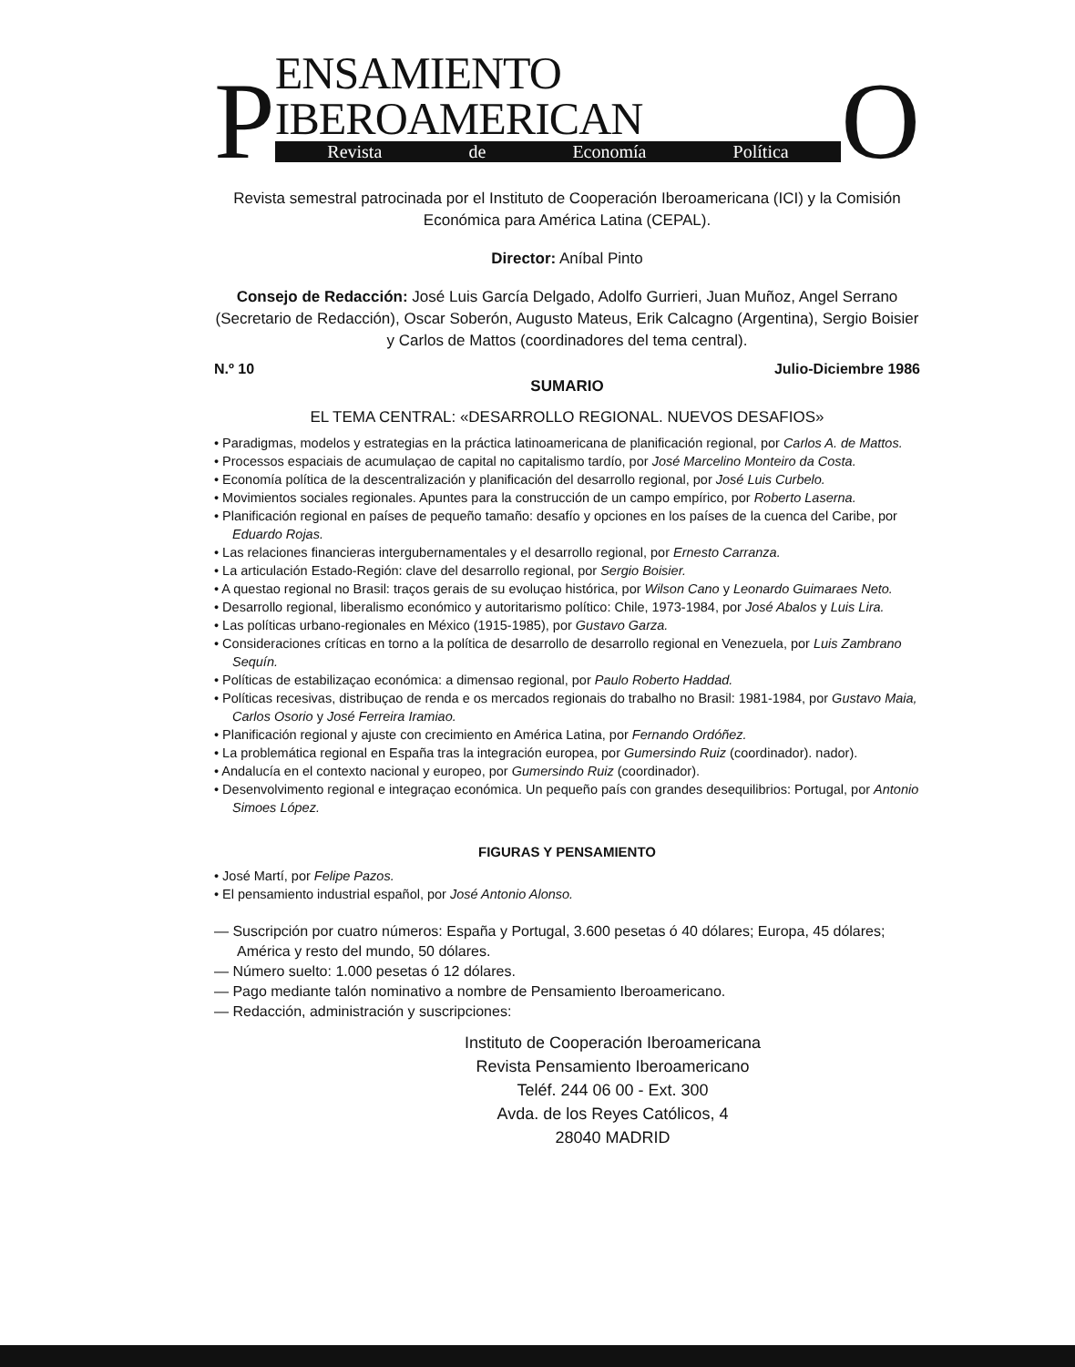P
ENSAMIENTO IBEROAMERICAN
Revista de Economía Política
O
Revista semestral patrocinada por el Instituto de Cooperación Iberoamericana (ICI) y la Comisión Económica para América Latina (CEPAL).
Director: Aníbal Pinto
Consejo de Redacción: José Luis García Delgado, Adolfo Gurrieri, Juan Muñoz, Angel Serrano (Secretario de Redacción), Oscar Soberón, Augusto Mateus, Erik Calcagno (Argentina), Sergio Boisier y Carlos de Mattos (coordinadores del tema central).
N.º 10 Julio-Diciembre 1986
SUMARIO
EL TEMA CENTRAL: «DESARROLLO REGIONAL. NUEVOS DESAFIOS»
• Paradigmas, modelos y estrategias en la práctica latinoamericana de planificación regional, por Carlos A. de Mattos.
• Processos espaciais de acumulaçao de capital no capitalismo tardío, por José Marcelino Monteiro da Costa.
• Economía política de la descentralización y planificación del desarrollo regional, por José Luis Curbelo.
• Movimientos sociales regionales. Apuntes para la construcción de un campo empírico, por Roberto Laserna.
• Planificación regional en países de pequeño tamaño: desafío y opciones en los países de la cuenca del Caribe, por Eduardo Rojas.
• Las relaciones financieras intergubernamentales y el desarrollo regional, por Ernesto Carranza.
• La articulación Estado-Región: clave del desarrollo regional, por Sergio Boisier.
• A questao regional no Brasil: traços gerais de su evoluçao histórica, por Wilson Cano y Leonardo Guimaraes Neto.
• Desarrollo regional, liberalismo económico y autoritarismo político: Chile, 1973-1984, por José Abalos y Luis Lira.
• Las políticas urbano-regionales en México (1915-1985), por Gustavo Garza.
• Consideraciones críticas en torno a la política de desarrollo de desarrollo regional en Venezuela, por Luis Zambrano Sequín.
• Políticas de estabilizaçao económica: a dimensao regional, por Paulo Roberto Haddad.
• Políticas recesivas, distribuçao de renda e os mercados regionais do trabalho no Brasil: 1981-1984, por Gustavo Maia, Carlos Osorio y José Ferreira Iramiao.
• Planificación regional y ajuste con crecimiento en América Latina, por Fernando Ordóñez.
• La problemática regional en España tras la integración europea, por Gumersindo Ruiz (coordinador). nador).
• Andalucía en el contexto nacional y europeo, por Gumersindo Ruiz (coordinador).
• Desenvolvimento regional e integraçao económica. Un pequeño país con grandes desequilibrios: Portugal, por Antonio Simoes López.
FIGURAS Y PENSAMIENTO
• José Martí, por Felipe Pazos.
• El pensamiento industrial español, por José Antonio Alonso.
— Suscripción por cuatro números: España y Portugal, 3.600 pesetas ó 40 dólares; Europa, 45 dólares; América y resto del mundo, 50 dólares.
— Número suelto: 1.000 pesetas ó 12 dólares.
— Pago mediante talón nominativo a nombre de Pensamiento Iberoamericano.
— Redacción, administración y suscripciones:
Instituto de Cooperación Iberoamericana
Revista Pensamiento Iberoamericano
Teléf. 244 06 00 - Ext. 300
Avda. de los Reyes Católicos, 4
28040 MADRID